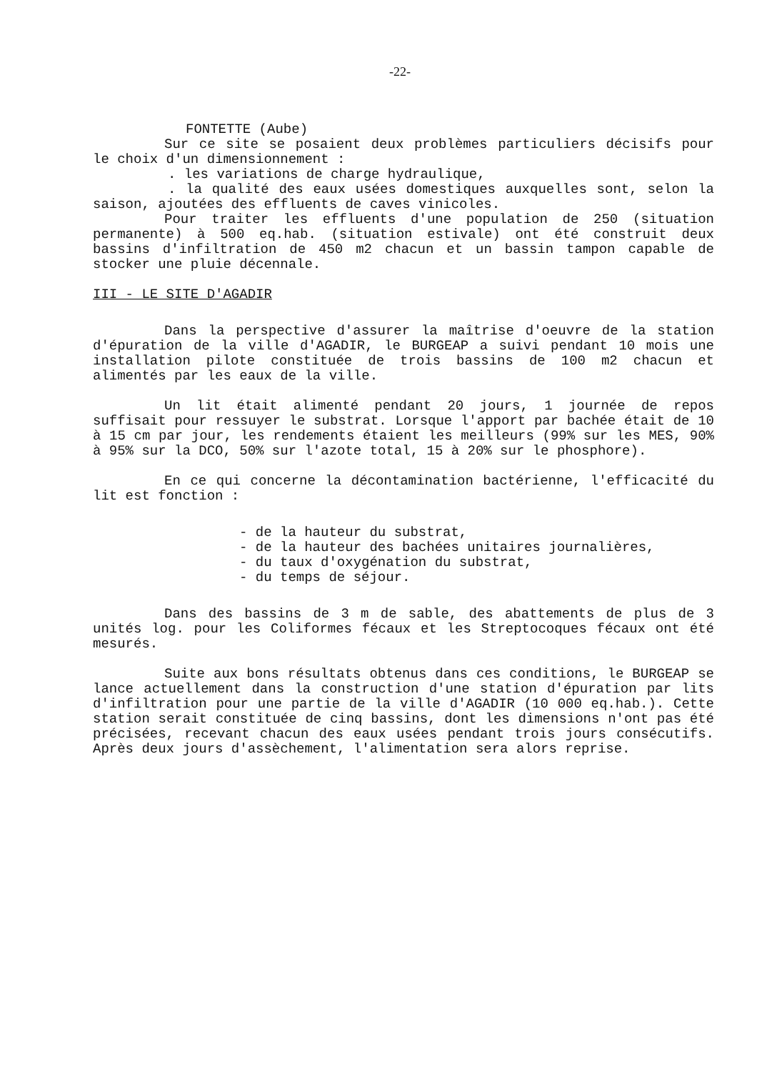-22-
FONTETTE (Aube)
Sur ce site se posaient deux problèmes particuliers décisifs pour le choix d'un dimensionnement :
. les variations de charge hydraulique,
. la qualité des eaux usées domestiques auxquelles sont, selon la saison, ajoutées des effluents de caves vinicoles.
Pour traiter les effluents d'une population de 250 (situation permanente) à 500 eq.hab. (situation estivale) ont été construit deux bassins d'infiltration de 450 m2 chacun et un bassin tampon capable de stocker une pluie décennale.
III - LE SITE D'AGADIR
Dans la perspective d'assurer la maîtrise d'oeuvre de la station d'épuration de la ville d'AGADIR, le BURGEAP a suivi pendant 10 mois une installation pilote constituée de trois bassins de 100 m2 chacun et alimentés par les eaux de la ville.
Un lit était alimenté pendant 20 jours, 1 journée de repos suffisait pour ressuyer le substrat. Lorsque l'apport par bachée était de 10 à 15 cm par jour, les rendements étaient les meilleurs (99% sur les MES, 90% à 95% sur la DCO, 50% sur l'azote total, 15 à 20% sur le phosphore).
En ce qui concerne la décontamination bactérienne, l'efficacité du lit est fonction :
- de la hauteur du substrat,
- de la hauteur des bachées unitaires journalières,
- du taux d'oxygénation du substrat,
- du temps de séjour.
Dans des bassins de 3 m de sable, des abattements de plus de 3 unités log. pour les Coliformes fécaux et les Streptocoques fécaux ont été mesurés.
Suite aux bons résultats obtenus dans ces conditions, le BURGEAP se lance actuellement dans la construction d'une station d'épuration par lits d'infiltration pour une partie de la ville d'AGADIR (10 000 eq.hab.). Cette station serait constituée de cinq bassins, dont les dimensions n'ont pas été précisées, recevant chacun des eaux usées pendant trois jours consécutifs. Après deux jours d'assèchement, l'alimentation sera alors reprise.